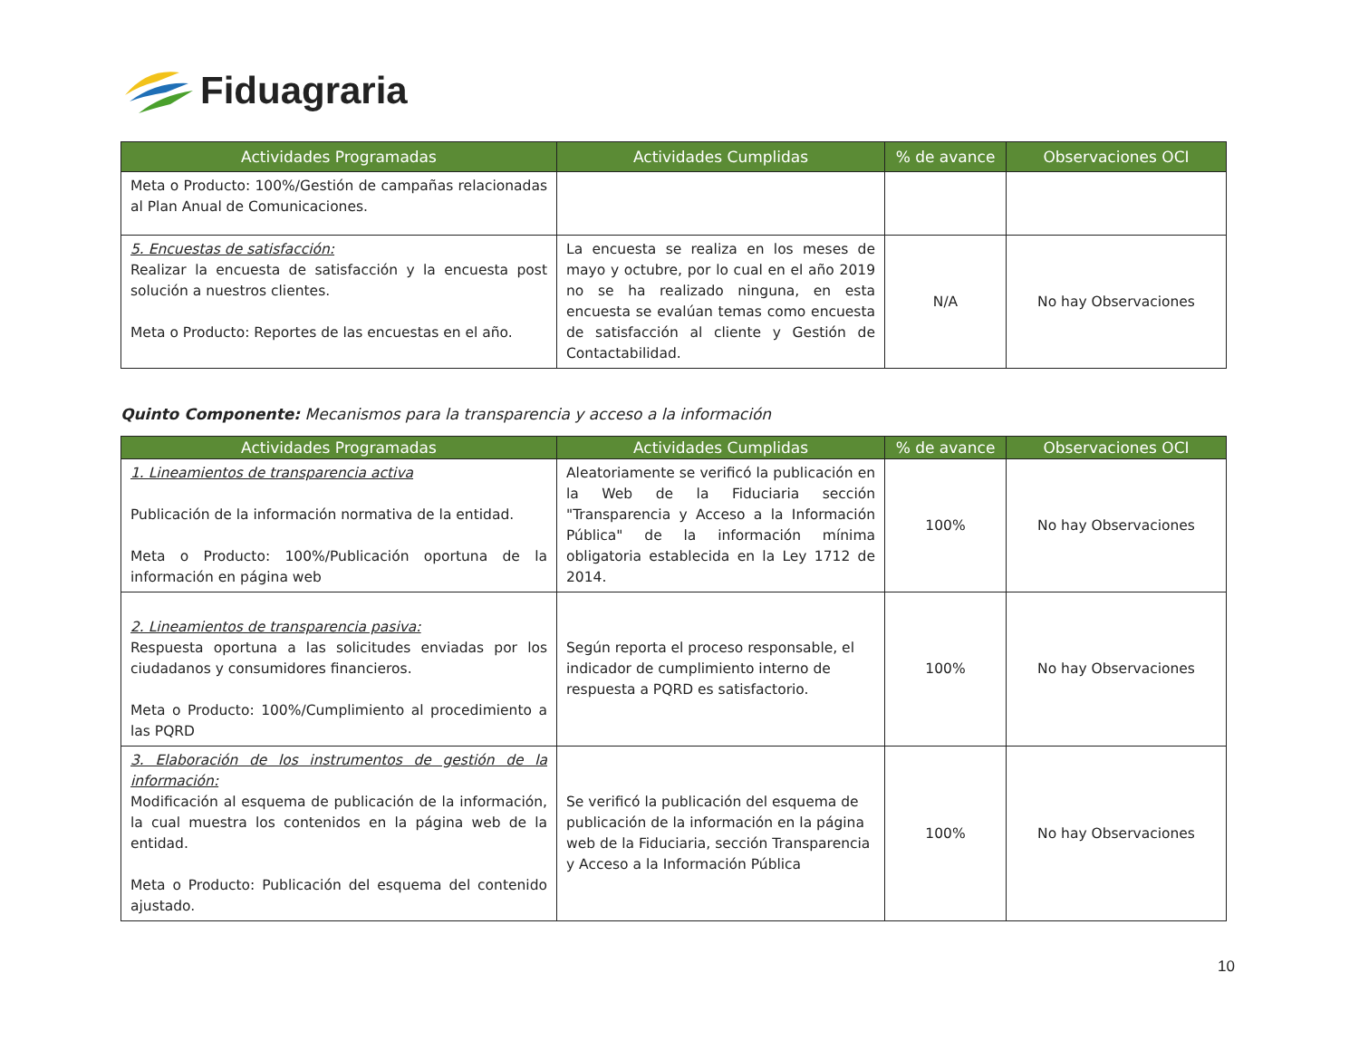Fiduagraria
| Actividades Programadas | Actividades Cumplidas | % de avance | Observaciones OCI |
| --- | --- | --- | --- |
| Meta o Producto: 100%/Gestión de campañas relacionadas al Plan Anual de Comunicaciones. | | | |
| 5. Encuestas de satisfacción: Realizar la encuesta de satisfacción y la encuesta post solución a nuestros clientes. Meta o Producto: Reportes de las encuestas en el año. | La encuesta se realiza en los meses de mayo y octubre, por lo cual en el año 2019 no se ha realizado ninguna, en esta encuesta se evalúan temas como encuesta de satisfacción al cliente y Gestión de Contactabilidad. | N/A | No hay Observaciones |
Quinto Componente: Mecanismos para la transparencia y acceso a la información
| Actividades Programadas | Actividades Cumplidas | % de avance | Observaciones OCI |
| --- | --- | --- | --- |
| 1. Lineamientos de transparencia activa Publicación de la información normativa de la entidad. Meta o Producto: 100%/Publicación oportuna de la información en página web | Aleatoriamente se verificó la publicación en la Web de la Fiduciaria sección "Transparencia y Acceso a la Información Pública" de la información mínima obligatoria establecida en la Ley 1712 de 2014. | 100% | No hay Observaciones |
| 2. Lineamientos de transparencia pasiva: Respuesta oportuna a las solicitudes enviadas por los ciudadanos y consumidores financieros. Meta o Producto: 100%/Cumplimiento al procedimiento a las PQRD | Según reporta el proceso responsable, el indicador de cumplimiento interno de respuesta a PQRD es satisfactorio. | 100% | No hay Observaciones |
| 3. Elaboración de los instrumentos de gestión de la información: Modificación al esquema de publicación de la información, la cual muestra los contenidos en la página web de la entidad. Meta o Producto: Publicación del esquema del contenido ajustado. | Se verificó la publicación del esquema de publicación de la información en la página web de la Fiduciaria, sección Transparencia y Acceso a la Información Pública | 100% | No hay Observaciones |
10